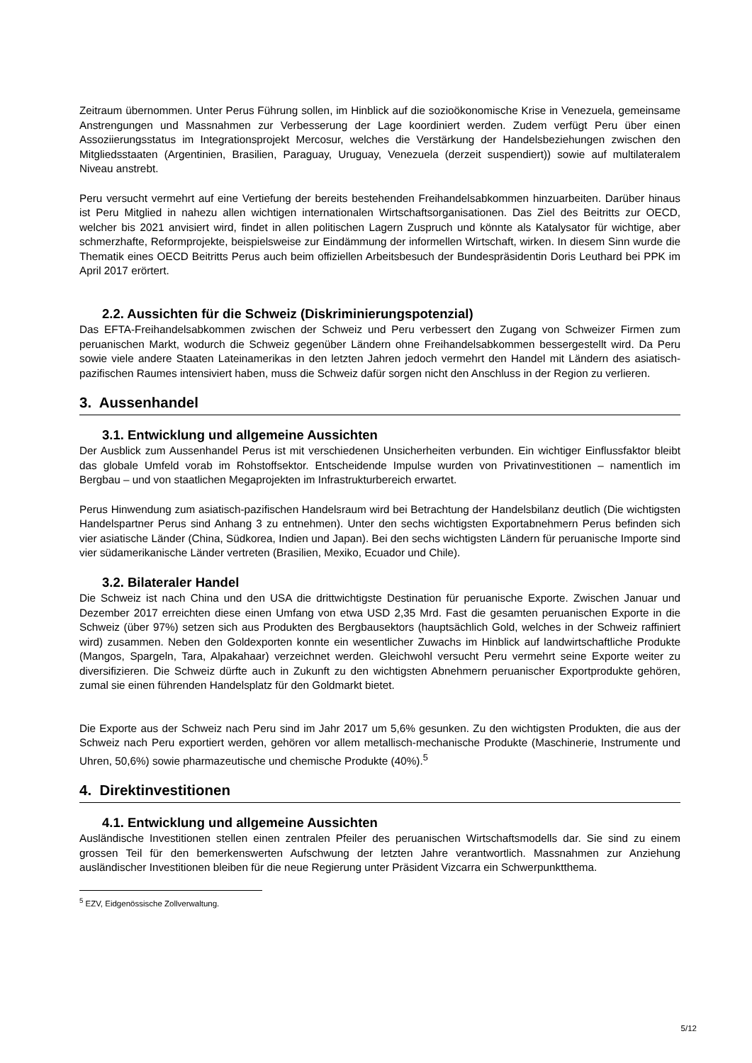Zeitraum übernommen. Unter Perus Führung sollen, im Hinblick auf die sozioökonomische Krise in Venezuela, gemeinsame Anstrengungen und Massnahmen zur Verbesserung der Lage koordiniert werden. Zudem verfügt Peru über einen Assoziierungsstatus im Integrationsprojekt Mercosur, welches die Verstärkung der Handelsbeziehungen zwischen den Mitgliedsstaaten (Argentinien, Brasilien, Paraguay, Uruguay, Venezuela (derzeit suspendiert)) sowie auf multilateralem Niveau anstrebt.
Peru versucht vermehrt auf eine Vertiefung der bereits bestehenden Freihandelsabkommen hinzuarbeiten. Darüber hinaus ist Peru Mitglied in nahezu allen wichtigen internationalen Wirtschaftsorganisationen. Das Ziel des Beitritts zur OECD, welcher bis 2021 anvisiert wird, findet in allen politischen Lagern Zuspruch und könnte als Katalysator für wichtige, aber schmerzhafte, Reformprojekte, beispielsweise zur Eindämmung der informellen Wirtschaft, wirken. In diesem Sinn wurde die Thematik eines OECD Beitritts Perus auch beim offiziellen Arbeitsbesuch der Bundespräsidentin Doris Leuthard bei PPK im April 2017 erörtert.
2.2. Aussichten für die Schweiz (Diskriminierungspotenzial)
Das EFTA-Freihandelsabkommen zwischen der Schweiz und Peru verbessert den Zugang von Schweizer Firmen zum peruanischen Markt, wodurch die Schweiz gegenüber Ländern ohne Freihandelsabkommen bessergestellt wird. Da Peru sowie viele andere Staaten Lateinamerikas in den letzten Jahren jedoch vermehrt den Handel mit Ländern des asiatisch-pazifischen Raumes intensiviert haben, muss die Schweiz dafür sorgen nicht den Anschluss in der Region zu verlieren.
3. Aussenhandel
3.1. Entwicklung und allgemeine Aussichten
Der Ausblick zum Aussenhandel Perus ist mit verschiedenen Unsicherheiten verbunden. Ein wichtiger Einflussfaktor bleibt das globale Umfeld vorab im Rohstoffsektor. Entscheidende Impulse wurden von Privatinvestitionen – namentlich im Bergbau – und von staatlichen Megaprojekten im Infrastrukturbereich erwartet.
Perus Hinwendung zum asiatisch-pazifischen Handelsraum wird bei Betrachtung der Handelsbilanz deutlich (Die wichtigsten Handelspartner Perus sind Anhang 3 zu entnehmen). Unter den sechs wichtigsten Exportabnehmern Perus befinden sich vier asiatische Länder (China, Südkorea, Indien und Japan). Bei den sechs wichtigsten Ländern für peruanische Importe sind vier südamerikanische Länder vertreten (Brasilien, Mexiko, Ecuador und Chile).
3.2. Bilateraler Handel
Die Schweiz ist nach China und den USA die drittwichtigste Destination für peruanische Exporte. Zwischen Januar und Dezember 2017 erreichten diese einen Umfang von etwa USD 2,35 Mrd. Fast die gesamten peruanischen Exporte in die Schweiz (über 97%) setzen sich aus Produkten des Bergbausektors (hauptsächlich Gold, welches in der Schweiz raffiniert wird) zusammen. Neben den Goldexporten konnte ein wesentlicher Zuwachs im Hinblick auf landwirtschaftliche Produkte (Mangos, Spargeln, Tara, Alpakahaar) verzeichnet werden. Gleichwohl versucht Peru vermehrt seine Exporte weiter zu diversifizieren. Die Schweiz dürfte auch in Zukunft zu den wichtigsten Abnehmern peruanischer Exportprodukte gehören, zumal sie einen führenden Handelsplatz für den Goldmarkt bietet.
Die Exporte aus der Schweiz nach Peru sind im Jahr 2017 um 5,6% gesunken. Zu den wichtigsten Produkten, die aus der Schweiz nach Peru exportiert werden, gehören vor allem metallisch-mechanische Produkte (Maschinerie, Instrumente und Uhren, 50,6%) sowie pharmazeutische und chemische Produkte (40%).<sup>5</sup>
4. Direktinvestitionen
4.1. Entwicklung und allgemeine Aussichten
Ausländische Investitionen stellen einen zentralen Pfeiler des peruanischen Wirtschaftsmodells dar. Sie sind zu einem grossen Teil für den bemerkenswerten Aufschwung der letzten Jahre verantwortlich. Massnahmen zur Anziehung ausländischer Investitionen bleiben für die neue Regierung unter Präsident Vizcarra ein Schwerpunktthema.
<sup>5</sup> EZV, Eidgenössische Zollverwaltung.
5/12